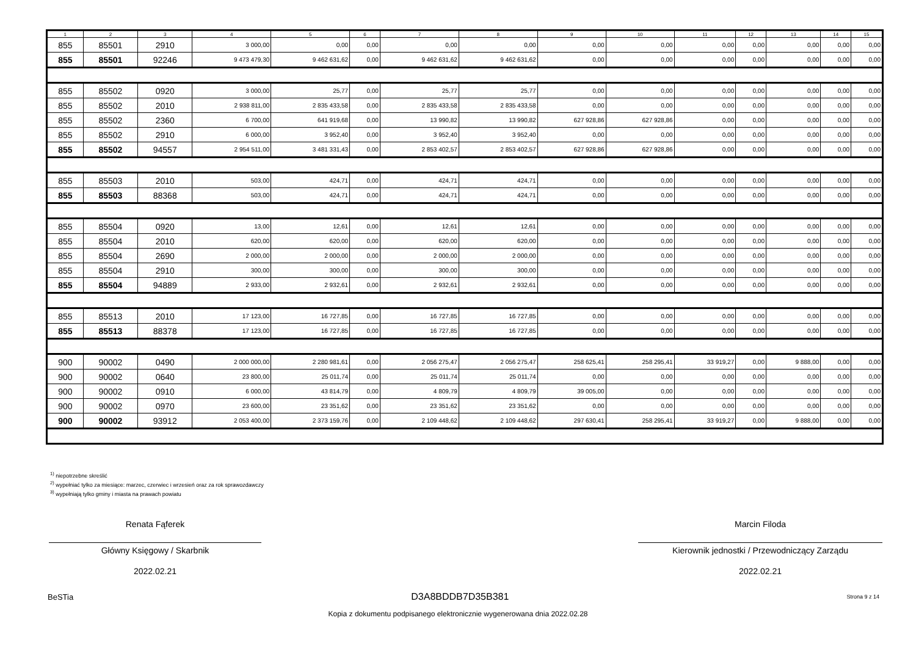| 1 | 2 | 3 | 4 | 5 | 6 | 7 | 8 | 9 | 10 | 11 | 12 | 13 | 14 | 15 |
| --- | --- | --- | --- | --- | --- | --- | --- | --- | --- | --- | --- | --- | --- | --- |
| 855 | 85501 | 2910 | 3 000,00 | 0,00 | 0,00 | 0,00 | 0,00 | 0,00 | 0,00 | 0,00 | 0,00 | 0,00 | 0,00 | 0,00 |
| 855 | 85501 | 92246 | 9 473 479,30 | 9 462 631,62 | 0,00 | 9 462 631,62 | 9 462 631,62 | 0,00 | 0,00 | 0,00 | 0,00 | 0,00 | 0,00 | 0,00 |
| 855 | 85502 | 0920 | 3 000,00 | 25,77 | 0,00 | 25,77 | 25,77 | 0,00 | 0,00 | 0,00 | 0,00 | 0,00 | 0,00 | 0,00 |
| 855 | 85502 | 2010 | 2 938 811,00 | 2 835 433,58 | 0,00 | 2 835 433,58 | 2 835 433,58 | 0,00 | 0,00 | 0,00 | 0,00 | 0,00 | 0,00 | 0,00 |
| 855 | 85502 | 2360 | 6 700,00 | 641 919,68 | 0,00 | 13 990,82 | 13 990,82 | 627 928,86 | 627 928,86 | 0,00 | 0,00 | 0,00 | 0,00 | 0,00 |
| 855 | 85502 | 2910 | 6 000,00 | 3 952,40 | 0,00 | 3 952,40 | 3 952,40 | 0,00 | 0,00 | 0,00 | 0,00 | 0,00 | 0,00 | 0,00 |
| 855 | 85502 | 94557 | 2 954 511,00 | 3 481 331,43 | 0,00 | 2 853 402,57 | 2 853 402,57 | 627 928,86 | 627 928,86 | 0,00 | 0,00 | 0,00 | 0,00 | 0,00 |
| 855 | 85503 | 2010 | 503,00 | 424,71 | 0,00 | 424,71 | 424,71 | 0,00 | 0,00 | 0,00 | 0,00 | 0,00 | 0,00 | 0,00 |
| 855 | 85503 | 88368 | 503,00 | 424,71 | 0,00 | 424,71 | 424,71 | 0,00 | 0,00 | 0,00 | 0,00 | 0,00 | 0,00 | 0,00 |
| 855 | 85504 | 0920 | 13,00 | 12,61 | 0,00 | 12,61 | 12,61 | 0,00 | 0,00 | 0,00 | 0,00 | 0,00 | 0,00 | 0,00 |
| 855 | 85504 | 2010 | 620,00 | 620,00 | 0,00 | 620,00 | 620,00 | 0,00 | 0,00 | 0,00 | 0,00 | 0,00 | 0,00 | 0,00 |
| 855 | 85504 | 2690 | 2 000,00 | 2 000,00 | 0,00 | 2 000,00 | 2 000,00 | 0,00 | 0,00 | 0,00 | 0,00 | 0,00 | 0,00 | 0,00 |
| 855 | 85504 | 2910 | 300,00 | 300,00 | 0,00 | 300,00 | 300,00 | 0,00 | 0,00 | 0,00 | 0,00 | 0,00 | 0,00 | 0,00 |
| 855 | 85504 | 94889 | 2 933,00 | 2 932,61 | 0,00 | 2 932,61 | 2 932,61 | 0,00 | 0,00 | 0,00 | 0,00 | 0,00 | 0,00 | 0,00 |
| 855 | 85513 | 2010 | 17 123,00 | 16 727,85 | 0,00 | 16 727,85 | 16 727,85 | 0,00 | 0,00 | 0,00 | 0,00 | 0,00 | 0,00 | 0,00 |
| 855 | 85513 | 88378 | 17 123,00 | 16 727,85 | 0,00 | 16 727,85 | 16 727,85 | 0,00 | 0,00 | 0,00 | 0,00 | 0,00 | 0,00 | 0,00 |
| 900 | 90002 | 0490 | 2 000 000,00 | 2 280 981,61 | 0,00 | 2 056 275,47 | 2 056 275,47 | 258 625,41 | 258 295,41 | 33 919,27 | 0,00 | 9 888,00 | 0,00 | 0,00 |
| 900 | 90002 | 0640 | 23 800,00 | 25 011,74 | 0,00 | 25 011,74 | 25 011,74 | 0,00 | 0,00 | 0,00 | 0,00 | 0,00 | 0,00 | 0,00 |
| 900 | 90002 | 0910 | 6 000,00 | 43 814,79 | 0,00 | 4 809,79 | 4 809,79 | 39 005,00 | 0,00 | 0,00 | 0,00 | 0,00 | 0,00 | 0,00 |
| 900 | 90002 | 0970 | 23 600,00 | 23 351,62 | 0,00 | 23 351,62 | 23 351,62 | 0,00 | 0,00 | 0,00 | 0,00 | 0,00 | 0,00 | 0,00 |
| 900 | 90002 | 93912 | 2 053 400,00 | 2 373 159,76 | 0,00 | 2 109 448,62 | 2 109 448,62 | 297 630,41 | 258 295,41 | 33 919,27 | 0,00 | 9 888,00 | 0,00 | 0,00 |
<sup>1)</sup> niepotrzebne skreślić
<sup>2)</sup> wypełniać tylko za miesiące: marzec, czerwiec i wrzesień oraz za rok sprawozdawczy
<sup>3)</sup> wypełniają tylko gminy i miasta na prawach powiatu
Renata Fąferek
Główny Księgowy / Skarbnik
2022.02.21
Marcin Filoda
Kierownik jednostki / Przewodniczący Zarządu
2022.02.21
BeSTia D3A8BDDB7D35B381 Strona 9 z 14
Kopia z dokumentu podpisanego elektronicznie wygenerowana dnia 2022.02.28